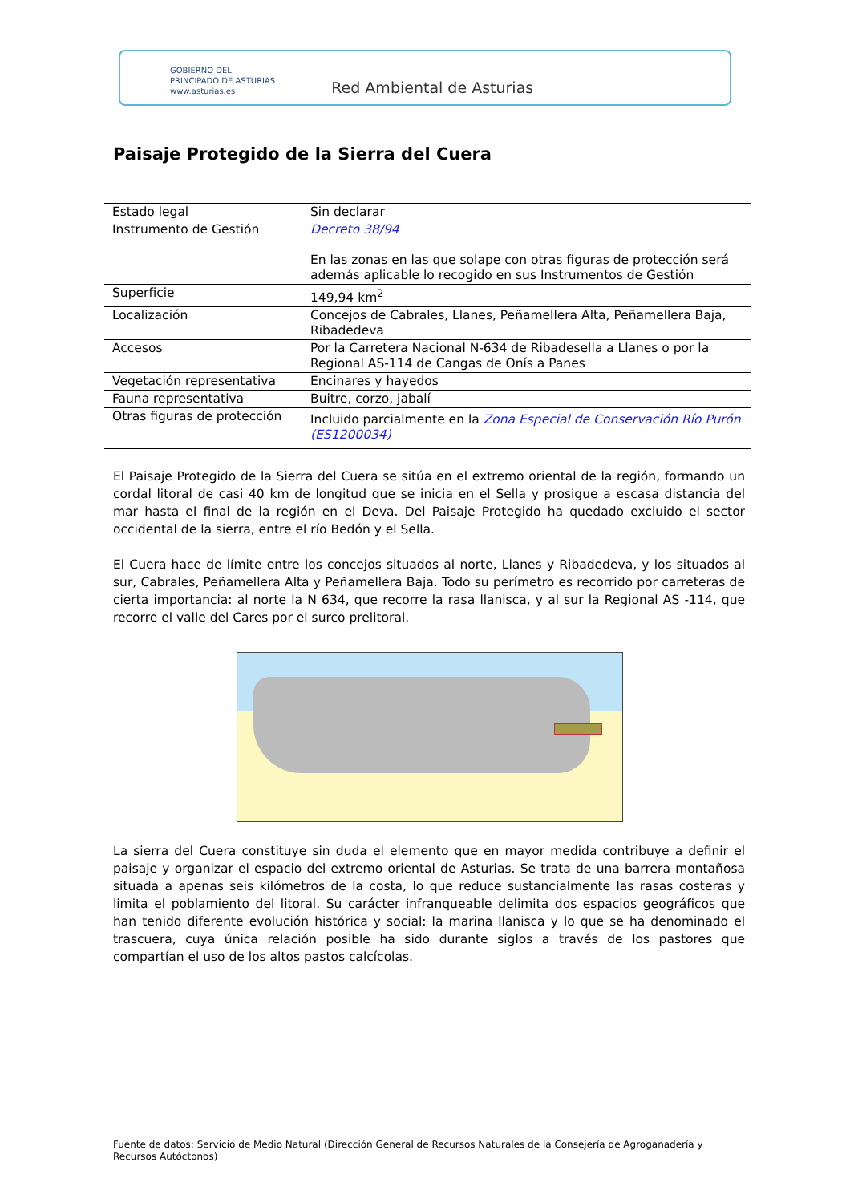GOBIERNO DEL
PRINCIPADO DE ASTURIAS
www.asturias.es
Red Ambiental de Asturias
Paisaje Protegido de la Sierra del Cuera
| Estado legal | Sin declarar |
| Instrumento de Gestión | Decreto 38/94 En las zonas en las que solape con otras figuras de protección será además aplicable lo recogido en sus Instrumentos de Gestión |
| Superficie | 149,94 km<sup>2</sup> |
| Localización | Concejos de Cabrales, Llanes, Peñamellera Alta, Peñamellera Baja, Ribadedeva |
| Accesos | Por la Carretera Nacional N-634 de Ribadesella a Llanes o por la Regional AS-114 de Cangas de Onís a Panes |
| Vegetación representativa | Encinares y hayedos |
| Fauna representativa | Buitre, corzo, jabalí |
| Otras figuras de protección | Incluido parcialmente en la Zona Especial de Conservación Río Purón (ES1200034) |
El Paisaje Protegido de la Sierra del Cuera se sitúa en el extremo oriental de la región, formando un cordal litoral de casi 40 km de longitud que se inicia en el Sella y prosigue a escasa distancia del mar hasta el final de la región en el Deva. Del Paisaje Protegido ha quedado excluido el sector occidental de la sierra, entre el río Bedón y el Sella.
El Cuera hace de límite entre los concejos situados al norte, Llanes y Ribadedeva, y los situados al sur, Cabrales, Peñamellera Alta y Peñamellera Baja. Todo su perímetro es recorrido por carreteras de cierta importancia: al norte la N 634, que recorre la rasa llanisca, y al sur la Regional AS -114, que recorre el valle del Cares por el surco prelitoral.
La sierra del Cuera constituye sin duda el elemento que en mayor medida contribuye a definir el paisaje y organizar el espacio del extremo oriental de Asturias. Se trata de una barrera montañosa situada a apenas seis kilómetros de la costa, lo que reduce sustancialmente las rasas costeras y limita el poblamiento del litoral. Su carácter infranqueable delimita dos espacios geográficos que han tenido diferente evolución histórica y social: la marina llanisca y lo que se ha denominado el trascuera, cuya única relación posible ha sido durante siglos a través de los pastores que compartían el uso de los altos pastos calcícolas.
Fuente de datos: Servicio de Medio Natural (Dirección General de Recursos Naturales de la Consejería de Agroganadería y Recursos Autóctonos)